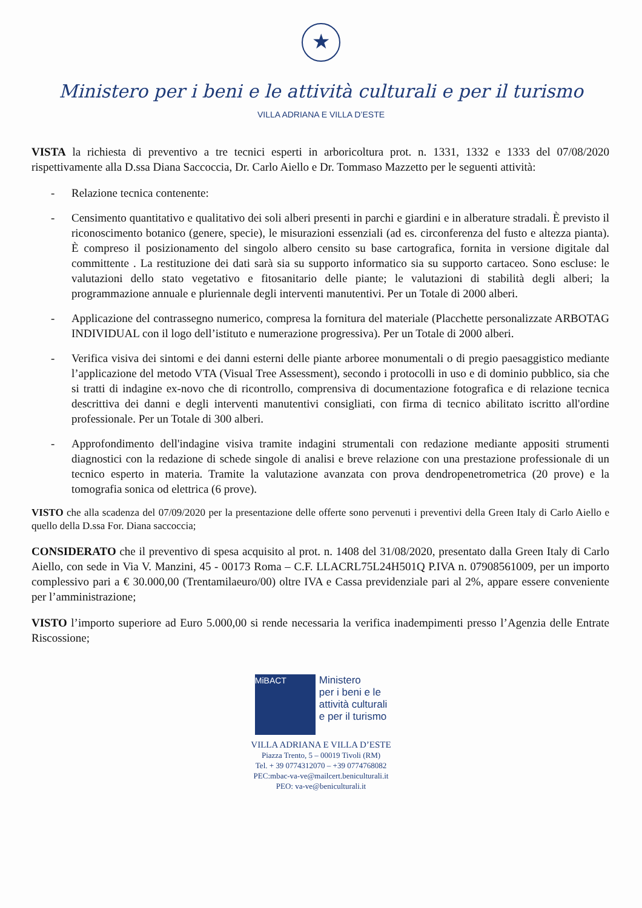★
Ministero per i beni e le attività culturali e per il turismo
VILLA ADRIANA E VILLA D’ESTE
VISTA la richiesta di preventivo a tre tecnici esperti in arboricoltura prot. n. 1331, 1332 e 1333 del 07/08/2020 rispettivamente alla D.ssa Diana Saccoccia, Dr. Carlo Aiello e Dr. Tommaso Mazzetto per le seguenti attività:
- Relazione tecnica contenente:
- Censimento quantitativo e qualitativo dei soli alberi presenti in parchi e giardini e in alberature stradali. È previsto il riconoscimento botanico (genere, specie), le misurazioni essenziali (ad es. circonferenza del fusto e altezza pianta). È compreso il posizionamento del singolo albero censito su base cartografica, fornita in versione digitale dal committente . La restituzione dei dati sarà sia su supporto informatico sia su supporto cartaceo. Sono escluse: le valutazioni dello stato vegetativo e fitosanitario delle piante; le valutazioni di stabilità degli alberi; la programmazione annuale e pluriennale degli interventi manutentivi. Per un Totale di 2000 alberi.
- Applicazione del contrassegno numerico, compresa la fornitura del materiale (Placchette personalizzate ARBOTAG INDIVIDUAL con il logo dell’istituto e numerazione progressiva). Per un Totale di 2000 alberi.
- Verifica visiva dei sintomi e dei danni esterni delle piante arboree monumentali o di pregio paesaggistico mediante l’applicazione del metodo VTA (Visual Tree Assessment), secondo i protocolli in uso e di dominio pubblico, sia che si tratti di indagine ex-novo che di ricontrollo, comprensiva di documentazione fotografica e di relazione tecnica descrittiva dei danni e degli interventi manutentivi consigliati, con firma di tecnico abilitato iscritto all'ordine professionale. Per un Totale di 300 alberi.
- Approfondimento dell'indagine visiva tramite indagini strumentali con redazione mediante appositi strumenti diagnostici con la redazione di schede singole di analisi e breve relazione con una prestazione professionale di un tecnico esperto in materia. Tramite la valutazione avanzata con prova dendropenetrometrica (20 prove) e la tomografia sonica od elettrica (6 prove).
VISTO che alla scadenza del 07/09/2020 per la presentazione delle offerte sono pervenuti i preventivi della Green Italy di Carlo Aiello e quello della D.ssa For. Diana saccoccia;
CONSIDERATO che il preventivo di spesa acquisito al prot. n. 1408 del 31/08/2020, presentato dalla Green Italy di Carlo Aiello, con sede in Via V. Manzini, 45 - 00173 Roma – C.F. LLACRL75L24H501Q P.IVA n. 07908561009, per un importo complessivo pari a € 30.000,00 (Trentamilaeuro/00) oltre IVA e Cassa previdenziale pari al 2%, appare essere conveniente per l’amministrazione;
VISTO l’importo superiore ad Euro 5.000,00 si rende necessaria la verifica inadempimenti presso l’Agenzia delle Entrate Riscossione;
MiBACT
Ministero
per i beni e le
attività culturali
e per il turismo
VILLA ADRIANA E VILLA D’ESTE
Piazza Trento, 5 – 00019 Tivoli (RM)
Tel. + 39 0774312070 – +39 0774768082
PEC:mbac-va-ve@mailcert.beniculturali.it
PEO: va-ve@beniculturali.it